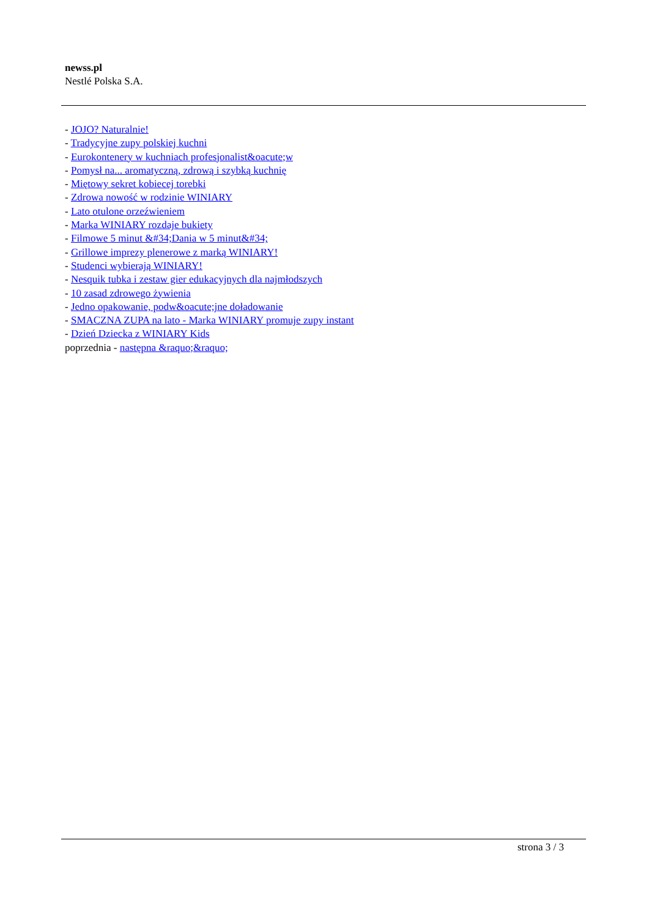newss.pl
Nestlé Polska S.A.
- JOJO? Naturalnie!
- Tradycyjne zupy polskiej kuchni
- Eurokontenery w kuchniach profesjonalist&oacute;w
- Pomysł na... aromatyczną, zdrową i szybką kuchnię
- Miętowy sekret kobiecej torebki
- Zdrowa nowość w rodzinie WINIARY
- Lato otulone orzeźwieniem
- Marka WINIARY rozdaje bukiety
- Filmowe 5 minut &#34;Dania w 5 minut&#34;
- Grillowe imprezy plenerowe z marką WINIARY!
- Studenci wybierają WINIARY!
- Nesquik tubka i zestaw gier edukacyjnych dla najmłodszych
- 10 zasad zdrowego żywienia
- Jedno opakowanie, podw&oacute;jne doładowanie
- SMACZNA ZUPA na lato - Marka WINIARY promuje zupy instant
- Dzień Dziecka z WINIARY Kids
poprzednia - następna &raquo;&raquo;
strona 3 / 3